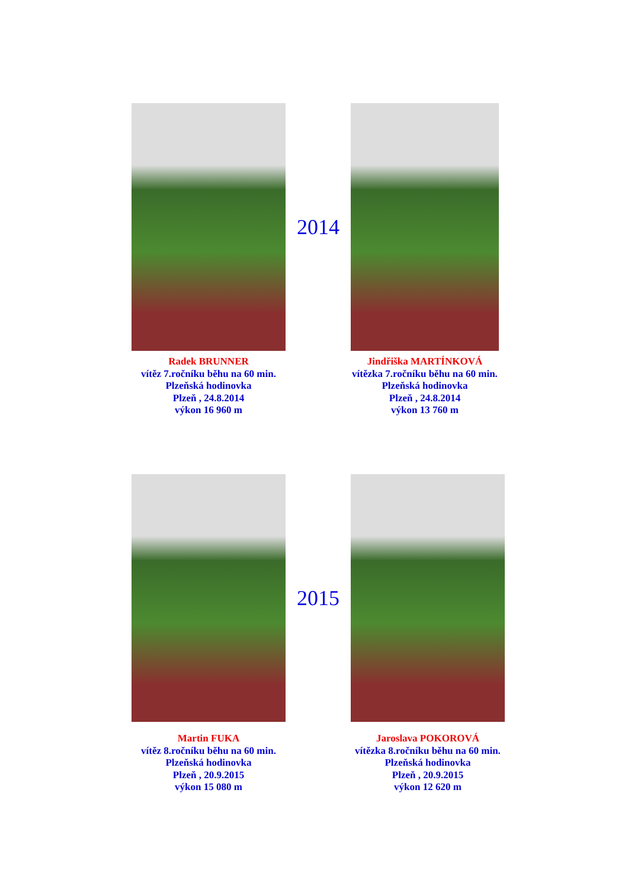Radek BRUNNER
vítěz 7.ročníku běhu na 60 min.
Plzeňská hodinovka
Plzeň , 24.8.2014
výkon 16 960 m
2014
Jindřiška MARTÍNKOVÁ
vítězka 7.ročníku běhu na 60 min.
Plzeňská hodinovka
Plzeň , 24.8.2014
výkon 13 760 m
Martin FUKA
vítěz 8.ročníku běhu na 60 min.
Plzeňská hodinovka
Plzeň , 20.9.2015
výkon 15 080 m
2015
Jaroslava POKOROVÁ
vítězka 8.ročníku běhu na 60 min.
Plzeňská hodinovka
Plzeň , 20.9.2015
výkon 12 620 m